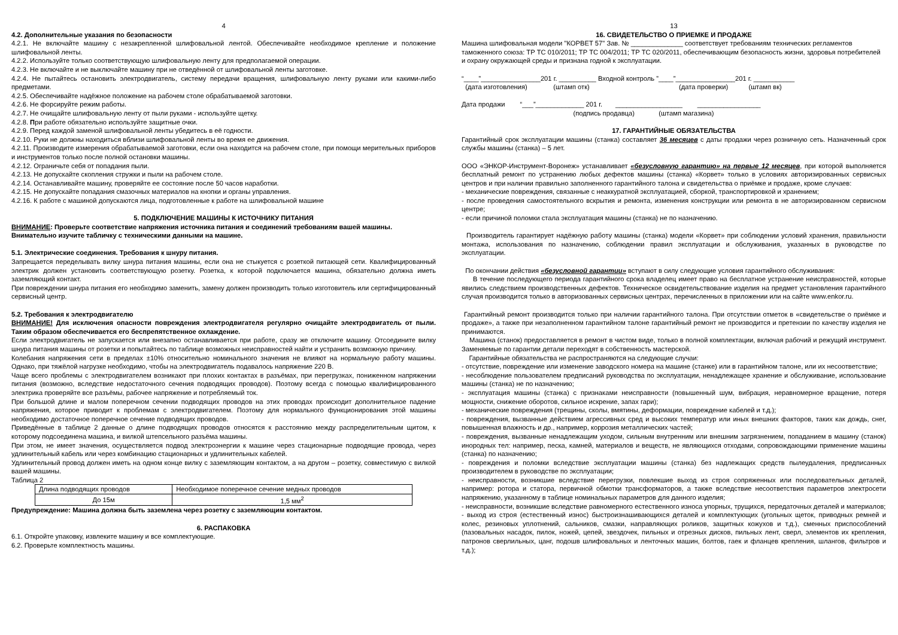4
4.2. Дополнительные указания по безопасности
4.2.1. Не включайте машину с незакрепленной шлифовальной лентой. Обеспечивайте необходимое крепление и положение шлифовальной ленты.
4.2.2. Используйте только соответствующую шлифовальную ленту для предполагаемой операции.
4.2.3. Не включайте и не выключайте машину при не отведённой от шлифовальной ленты заготовке.
4.2.4. Не пытайтесь остановить электродвигатель, систему передачи вращения, шлифовальную ленту руками или какими-либо предметами.
4.2.5. Обеспечивайте надёжное положение на рабочем столе обрабатываемой заготовки.
4.2.6. Не форсируйте режим работы.
4.2.7. Не очищайте шлифовальную ленту от пыли руками - используйте щетку.
4.2.8. При работе обязательно используйте защитные очки.
4.2.9. Перед каждой заменой шлифовальной ленты убедитесь в её годности.
4.2.10. Руки не должны находиться вблизи шлифовальной ленты во время ее движения.
4.2.11. Производите измерения обрабатываемой заготовки, если она находится на рабочем столе, при помощи мерительных приборов и инструментов только после полной остановки машины.
4.2.12. Ограничьте себя от попадания пыли.
4.2.13. Не допускайте скопления стружки и пыли на рабочем столе.
4.2.14. Останавливайте машину, проверяйте ее состояние после 50 часов наработки.
4.2.15. Не допускайте попадания смазочных материалов на кнопки и органы управления.
4.2.16. К работе с машиной допускаются лица, подготовленные к работе на шлифовальной машине
5. ПОДКЛЮЧЕНИЕ МАШИНЫ К ИСТОЧНИКУ ПИТАНИЯ
ВНИМАНИЕ: Проверьте соответствие напряжения источника питания и соединений требованиям вашей машины.
Внимательно изучите табличку с техническими данными на машине.
5.1. Электрические соединения. Требования к шнуру питания.
Запрещается переделывать вилку шнура питания машины, если она не стыкуется с розеткой питающей сети. Квалифицированный электрик должен установить соответствующую розетку. Розетка, к которой подключается машина, обязательно должна иметь заземляющий контакт.
При повреждении шнура питания его необходимо заменить, замену должен производить только изготовитель или сертифицированный сервисный центр.
5.2. Требования к электродвигателю
ВНИМАНИЕ! Для исключения опасности повреждения электродвигателя регулярно очищайте электродвигатель от пыли. Таким образом обеспечивается его беспрепятственное охлаждение.
Если электродвигатель не запускается или внезапно останавливается при работе, сразу же отключите машину. Отсоедините вилку шнура питания машины от розетки и попытайтесь по таблице возможных неисправностей найти и устранить возможную причину.
Колебания напряжения сети в пределах ±10% относительно номинального значения не влияют на нормальную работу машины. Однако, при тяжёлой нагрузке необходимо, чтобы на электродвигатель подавалось напряжение 220 В.
Чаще всего проблемы с электродвигателем возникают при плохих контактах в разъёмах, при перегрузках, пониженном напряжении питания (возможно, вследствие недостаточного сечения подводящих проводов). Поэтому всегда с помощью квалифицированного электрика проверяйте все разъёмы, рабочее напряжение и потребляемый ток.
При большой длине и малом поперечном сечении подводящих проводов на этих проводах происходит дополнительное падение напряжения, которое приводит к проблемам с электродвигателем. Поэтому для нормального функционирования этой машины необходимо достаточное поперечное сечение подводящих проводов.
Приведённые в таблице 2 данные о длине подводящих проводов относятся к расстоянию между распределительным щитом, к которому подсоединена машина, и вилкой штепсельного разъёма машины.
При этом, не имеет значения, осуществляется подвод электроэнергии к машине через стационарные подводящие провода, через удлинительный кабель или через комбинацию стационарных и удлинительных кабелей.
Удлинительный провод должен иметь на одном конце вилку с заземляющим контактом, а на другом – розетку, совместимую с вилкой вашей машины.
Таблица 2
| Длина подводящих проводов | Необходимое поперечное сечение медных проводов |
| До 15м | 1,5 мм<sup>2</sup> |
Предупреждение: Машина должна быть заземлена через розетку с заземляющим контактом.
6. РАСПАКОВКА
6.1. Откройте упаковку, извлеките машину и все комплектующие.
6.2. Проверьте комплектность машины.
13
16. СВИДЕТЕЛЬСТВО О ПРИЕМКЕ И ПРОДАЖЕ
Машина шлифовальная модели "КОРВЕТ 57" Зав. № ______________ соответствует требованиям технических регламентов таможенного союза: ТР ТС 010/2011; ТР ТС 004/2011; ТР ТС 020/2011, обеспечивающим безопасность жизни, здоровья потребителей и охрану окружающей среды и признана годной к эксплуатации.
“____”________________201 г. __________ Входной контроль ”____”________________201 г. ___________
(дата изготовления) (штамп отк) (дата проверки) (штамп вк)
Дата продажи “___”_____________ 201 г. __________________ _________________
(подпись продавца) (штамп магазина)
17. ГАРАНТИЙНЫЕ ОБЯЗАТЕЛЬСТВА
Гарантийный срок эксплуатации машины (станка) составляет 36 месяцев с даты продажи через розничную сеть. Назначенный срок службы машины (станка) – 5 лет.
ООО «ЭНКОР-Инструмент-Воронеж» устанавливает «безусловную гарантию» на первые 12 месяцев, при которой выполняется бесплатный ремонт по устранению любых дефектов машины (станка) «Корвет» только в условиях авторизированных сервисных центров и при наличии правильно заполненного гарантийного талона и свидетельства о приёмке и продаже, кроме случаев:
- механические повреждения, связанные с неаккуратной эксплуатацией, сборкой, транспортировкой и хранением;
- после проведения самостоятельного вскрытия и ремонта, изменения конструкции или ремонта в не авторизированном сервисном центре;
- если причиной поломки стала эксплуатация машины (станка) не по назначению.
Производитель гарантирует надёжную работу машины (станка) модели «Корвет» при соблюдении условий хранения, правильности монтажа, использования по назначению, соблюдении правил эксплуатации и обслуживания, указанных в руководстве по эксплуатации.
По окончании действия «безусловной гарантии» вступают в силу следующие условия гарантийного обслуживания:
В течение последующего периода гарантийного срока владелец имеет право на бесплатное устранение неисправностей, которые явились следствием производственных дефектов. Техническое освидетельствование изделия на предмет установления гарантийного случая производится только в авторизованных сервисных центрах, перечисленных в приложении или на сайте www.enkor.ru.
Гарантийный ремонт производится только при наличии гарантийного талона. При отсутствии отметок в «свидетельстве о приёмке и продаже», а также при незаполненном гарантийном талоне гарантийный ремонт не производится и претензии по качеству изделия не принимаются.
Машина (станок) предоставляется в ремонт в чистом виде, только в полной комплектации, включая рабочий и режущий инструмент. Заменяемые по гарантии детали переходят в собственность мастерской.
Гарантийные обязательства не распространяются на следующие случаи:
- отсутствие, повреждение или изменение заводского номера на машине (станке) или в гарантийном талоне, или их несоответствие;
- несоблюдение пользователем предписаний руководства по эксплуатации, ненадлежащее хранение и обслуживание, использование машины (станка) не по назначению;
- эксплуатация машины (станка) с признаками неисправности (повышенный шум, вибрация, неравномерное вращение, потеря мощности, снижение оборотов, сильное искрение, запах гари);
- механические повреждения (трещины, сколы, вмятины, деформации, повреждение кабелей и т.д.);
- повреждения, вызванные действием агрессивных сред и высоких температур или иных внешних факторов, таких как дождь, снег, повышенная влажность и др., например, коррозия металлических частей;
- повреждения, вызванные ненадлежащим уходом, сильным внутренним или внешним загрязнением, попаданием в машину (станок) инородных тел: например, песка, камней, материалов и веществ, не являющихся отходами, сопровождающими применение машины (станка) по назначению;
- повреждения и поломки вследствие эксплуатации машины (станка) без надлежащих средств пылеудаления, предписанных производителем в руководстве по эксплуатации;
- неисправности, возникшие вследствие перегрузки, повлекшие выход из строя сопряженных или последовательных деталей, например: ротора и статора, первичной обмотки трансформаторов, а также вследствие несоответствия параметров электросети напряжению, указанному в таблице номинальных параметров для данного изделия;
- неисправности, возникшие вследствие равномерного естественного износа упорных, трущихся, передаточных деталей и материалов;
- выход из строя (естественный износ) быстроизнашивающихся деталей и комплектующих (угольных щеток, приводных ремней и колес, резиновых уплотнений, сальников, смазки, направляющих роликов, защитных кожухов и т.д.), сменных приспособлений (пазовальных насадок, пилок, ножей, цепей, звездочек, пильных и отрезных дисков, пильных лент, сверл, элементов их крепления, патронов сверлильных, цанг, подошв шлифовальных и ленточных машин, болтов, гаек и фланцев крепления, шлангов, фильтров и т.д.);